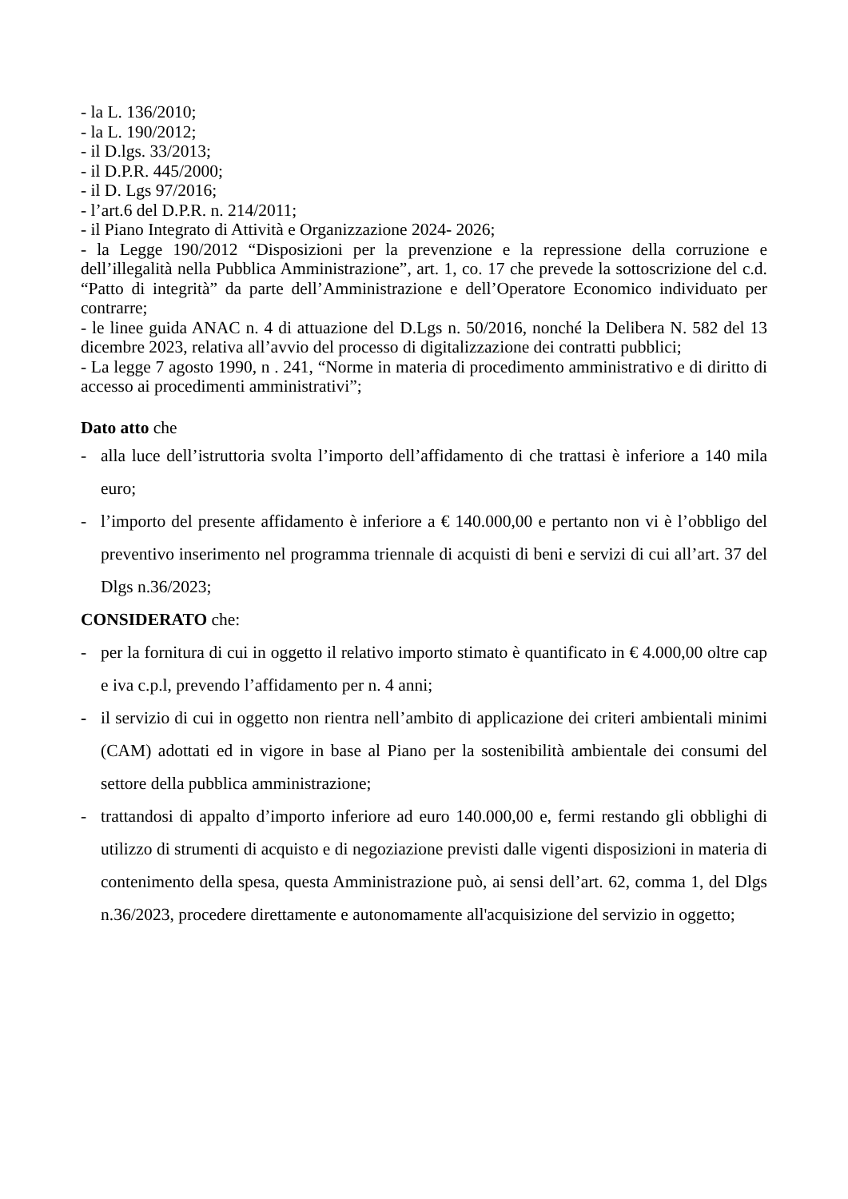- la L. 136/2010;
- la L. 190/2012;
- il D.lgs. 33/2013;
- il D.P.R. 445/2000;
- il D. Lgs 97/2016;
- l’art.6 del D.P.R. n. 214/2011;
- il Piano Integrato di Attività e Organizzazione 2024- 2026;
- la Legge 190/2012 “Disposizioni per la prevenzione e la repressione della corruzione e dell’illegalità nella Pubblica Amministrazione”, art. 1, co. 17 che prevede la sottoscrizione del c.d. “Patto di integrità” da parte dell’Amministrazione e dell’Operatore Economico individuato per contrarre;
- le linee guida ANAC n. 4 di attuazione del D.Lgs n. 50/2016, nonché la Delibera N. 582 del 13 dicembre 2023, relativa all’avvio del processo di digitalizzazione dei contratti pubblici;
- La legge 7 agosto 1990, n . 241, “Norme in materia di procedimento amministrativo e di diritto di accesso ai procedimenti amministrativi”;
Dato atto che
- alla luce dell’istruttoria svolta l’importo dell’affidamento di che trattasi è inferiore a 140 mila euro;
- l’importo del presente affidamento è inferiore a € 140.000,00 e pertanto non vi è l’obbligo del preventivo inserimento nel programma triennale di acquisti di beni e servizi di cui all’art. 37 del Dlgs n.36/2023;
CONSIDERATO che:
- per la fornitura di cui in oggetto il relativo importo stimato è quantificato in € 4.000,00 oltre cap e iva c.p.l, prevendo l’affidamento per n. 4 anni;
- il servizio di cui in oggetto non rientra nell’ambito di applicazione dei criteri ambientali minimi (CAM) adottati ed in vigore in base al Piano per la sostenibilità ambientale dei consumi del settore della pubblica amministrazione;
- trattandosi di appalto d’importo inferiore ad euro 140.000,00 e, fermi restando gli obblighi di utilizzo di strumenti di acquisto e di negoziazione previsti dalle vigenti disposizioni in materia di contenimento della spesa, questa Amministrazione può, ai sensi dell’art. 62, comma 1, del Dlgs n.36/2023, procedere direttamente e autonomamente all'acquisizione del servizio in oggetto;